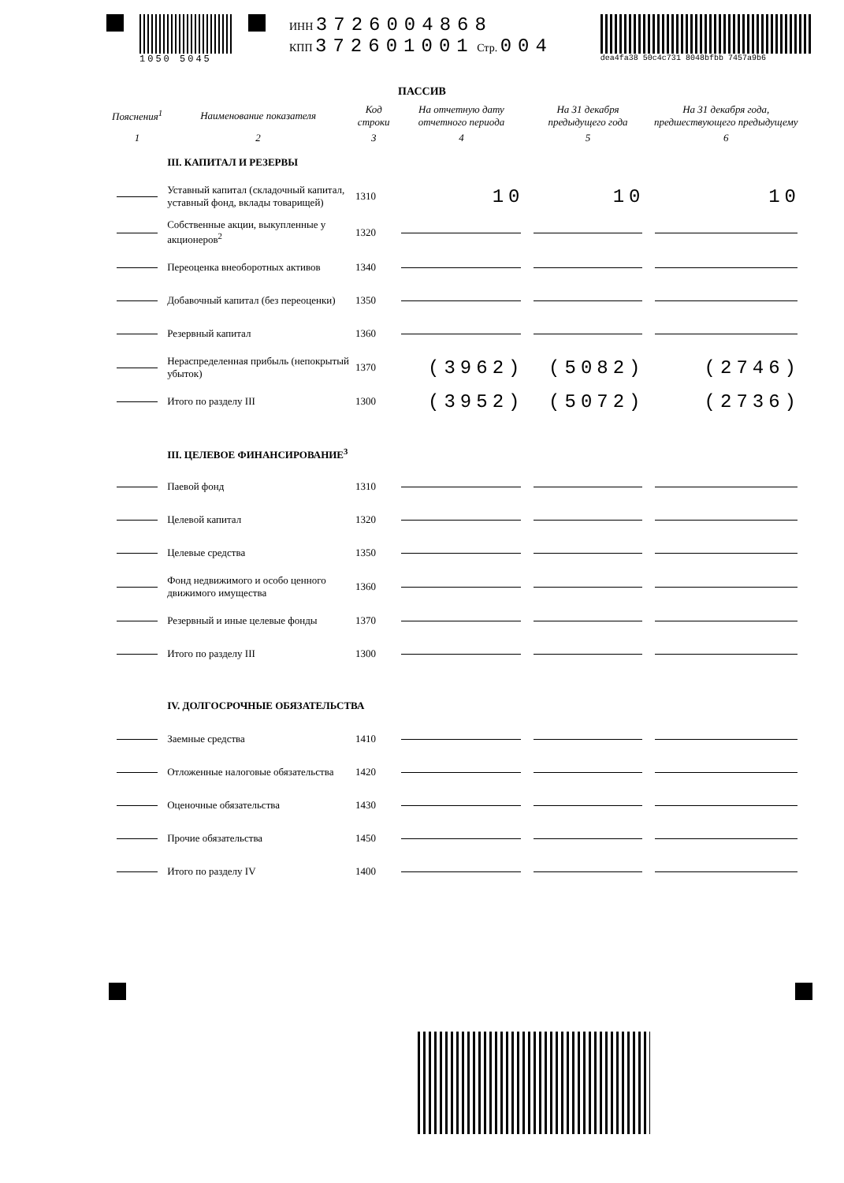1050 5045
ИНН 3726004868
КПП 372601001 Стр. 004
dea4fa38 50c4c731 8048bfbb 7457a9b6
ПАССИВ
| Пояснения<sup>1</sup> | Наименование показателя | Код строки | На отчетную дату отчетного периода | На 31 декабря предыдущего года | На 31 декабря года, предшествующего предыдущему |
| --- | --- | --- | --- | --- | --- |
| 1 | 2 | 3 | 4 | 5 | 6 |
| | III. КАПИТАЛ И РЕЗЕРВЫ | | | | |
| | Уставный капитал (складочный капитал, уставный фонд, вклады товарищей) | 1310 | 10 | 10 | 10 |
| | Собственные акции, выкупленные у акционеров<sup>2</sup> | 1320 | | | |
| | Переоценка внеоборотных активов | 1340 | | | |
| | Добавочный капитал (без переоценки) | 1350 | | | |
| | Резервный капитал | 1360 | | | |
| | Нераспределенная прибыль (непокрытый убыток) | 1370 | (3962) | (5082) | (2746) |
| | Итого по разделу III | 1300 | (3952) | (5072) | (2736) |
| | III. ЦЕЛЕВОЕ ФИНАНСИРОВАНИЕ<sup>3</sup> | | | | |
| | Паевой фонд | 1310 | | | |
| | Целевой капитал | 1320 | | | |
| | Целевые средства | 1350 | | | |
| | Фонд недвижимого и особо ценного движимого имущества | 1360 | | | |
| | Резервный и иные целевые фонды | 1370 | | | |
| | Итого по разделу III | 1300 | | | |
| | IV. ДОЛГОСРОЧНЫЕ ОБЯЗАТЕЛЬСТВА | | | | |
| | Заемные средства | 1410 | | | |
| | Отложенные налоговые обязательства | 1420 | | | |
| | Оценочные обязательства | 1430 | | | |
| | Прочие обязательства | 1450 | | | |
| | Итого по разделу IV | 1400 | | | |